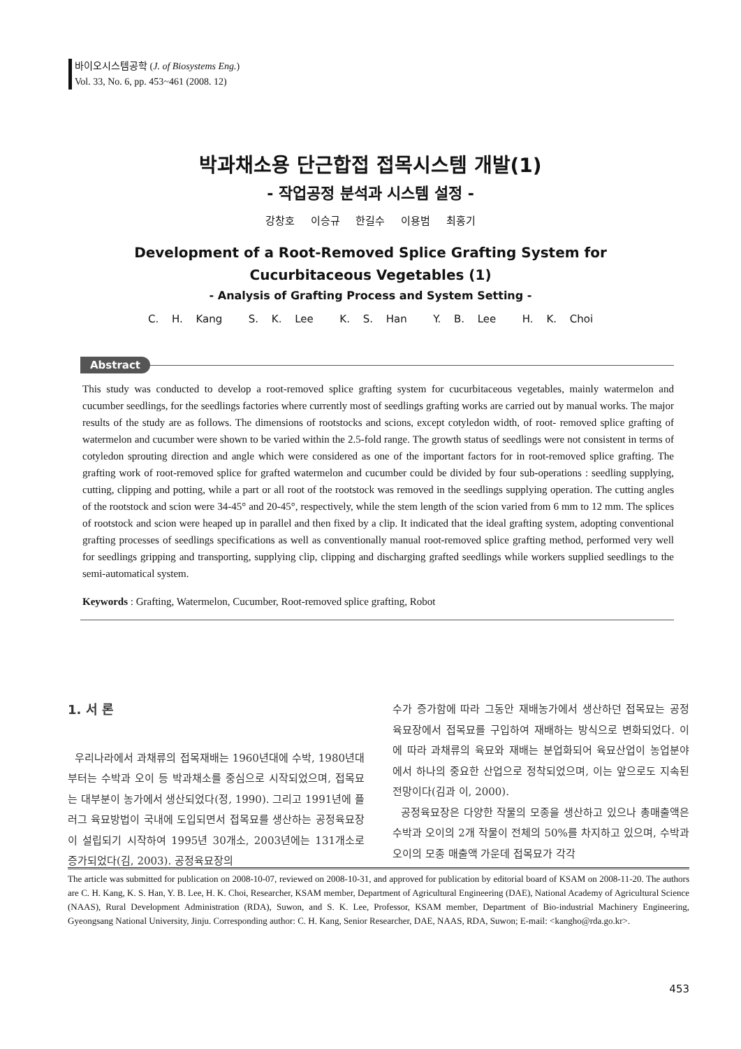바이오시스템공학 (J. of Biosystems Eng.)
Vol. 33, No. 6, pp. 453~461 (2008. 12)
박과채소용 단근합접 접목시스템 개발(1)
- 작업공정 분석과 시스템 설정 -
강창호 이승규 한길수 이용범 최홍기
Development of a Root-Removed Splice Grafting System for
Cucurbitaceous Vegetables (1)
- Analysis of Grafting Process and System Setting -
C. H. Kang S. K. Lee K. S. Han Y. B. Lee H. K. Choi
Abstract
This study was conducted to develop a root-removed splice grafting system for cucurbitaceous vegetables, mainly watermelon and cucumber seedlings, for the seedlings factories where currently most of seedlings grafting works are carried out by manual works. The major results of the study are as follows. The dimensions of rootstocks and scions, except cotyledon width, of root- removed splice grafting of watermelon and cucumber were shown to be varied within the 2.5-fold range. The growth status of seedlings were not consistent in terms of cotyledon sprouting direction and angle which were considered as one of the important factors for in root-removed splice grafting. The grafting work of root-removed splice for grafted watermelon and cucumber could be divided by four sub-operations : seedling supplying, cutting, clipping and potting, while a part or all root of the rootstock was removed in the seedlings supplying operation. The cutting angles of the rootstock and scion were 34-45° and 20-45°, respectively, while the stem length of the scion varied from 6 mm to 12 mm. The splices of rootstock and scion were heaped up in parallel and then fixed by a clip. It indicated that the ideal grafting system, adopting conventional grafting processes of seedlings specifications as well as conventionally manual root-removed splice grafting method, performed very well for seedlings gripping and transporting, supplying clip, clipping and discharging grafted seedlings while workers supplied seedlings to the semi-automatical system.
Keywords : Grafting, Watermelon, Cucumber, Root-removed splice grafting, Robot
1. 서 론
우리나라에서 과채류의 접목재배는 1960년대에 수박, 1980년대부터는 수박과 오이 등 박과채소를 중심으로 시작되었으며, 접목묘는 대부분이 농가에서 생산되었다(정, 1990). 그리고 1991년에 플러그 육묘방법이 국내에 도입되면서 접목묘를 생산하는 공정육묘장이 설립되기 시작하여 1995년 30개소, 2003년에는 131개소로 증가되었다(김, 2003). 공정육묘장의
수가 증가함에 따라 그동안 재배농가에서 생산하던 접목묘는 공정육묘장에서 접목묘를 구입하여 재배하는 방식으로 변화되었다. 이에 따라 과채류의 육묘와 재배는 분업화되어 육묘산업이 농업분야에서 하나의 중요한 산업으로 정착되었으며, 이는 앞으로도 지속된 전망이다(김과 이, 2000).
공정육묘장은 다양한 작물의 모종을 생산하고 있으나 총매출액은 수박과 오이의 2개 작물이 전체의 50%를 차지하고 있으며, 수박과 오이의 모종 매출액 가운데 접목묘가 각각
The article was submitted for publication on 2008-10-07, reviewed on 2008-10-31, and approved for publication by editorial board of KSAM on 2008-11-20. The authors are C. H. Kang, K. S. Han, Y. B. Lee, H. K. Choi, Researcher, KSAM member, Department of Agricultural Engineering (DAE), National Academy of Agricultural Science (NAAS), Rural Development Administration (RDA), Suwon, and S. K. Lee, Professor, KSAM member, Department of Bio-industrial Machinery Engineering, Gyeongsang National University, Jinju. Corresponding author: C. H. Kang, Senior Researcher, DAE, NAAS, RDA, Suwon; E-mail: <kangho@rda.go.kr>.
453